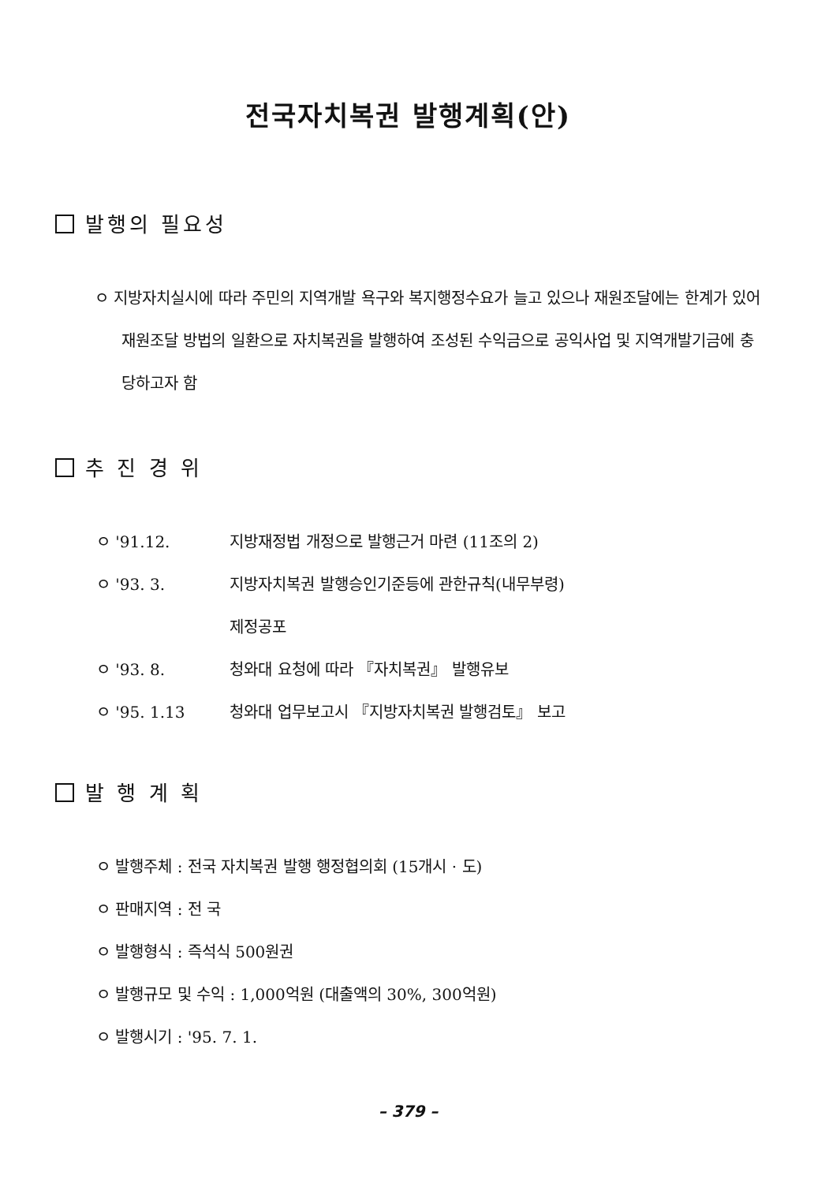전국자치복권 발행계획(안)
발행의 필요성
ㅇ 지방자치실시에 따라 주민의 지역개발 욕구와 복지행정수요가 늘고 있으나 재원조달에는 한계가 있어 재원조달 방법의 일환으로 자치복권을 발행하여 조성된 수익금으로 공익사업 및 지역개발기금에 충당하고자 함
추 진 경 위
ㅇ '91.12. 지방재정법 개정으로 발행근거 마련 (11조의 2)
ㅇ '93. 3. 지방자치복권 발행승인기준등에 관한규칙(내무부령)
제정공포
ㅇ '93. 8. 청와대 요청에 따라 『자치복권』 발행유보
ㅇ '95. 1.13 청와대 업무보고시 『지방자치복권 발행검토』 보고
발 행 계 획
ㅇ 발행주체 : 전국 자치복권 발행 행정협의회 (15개시 · 도)
ㅇ 판매지역 : 전 국
ㅇ 발행형식 : 즉석식 500원권
ㅇ 발행규모 및 수익 : 1,000억원 (대출액의 30%, 300억원)
ㅇ 발행시기 : '95. 7. 1.
– 379 –